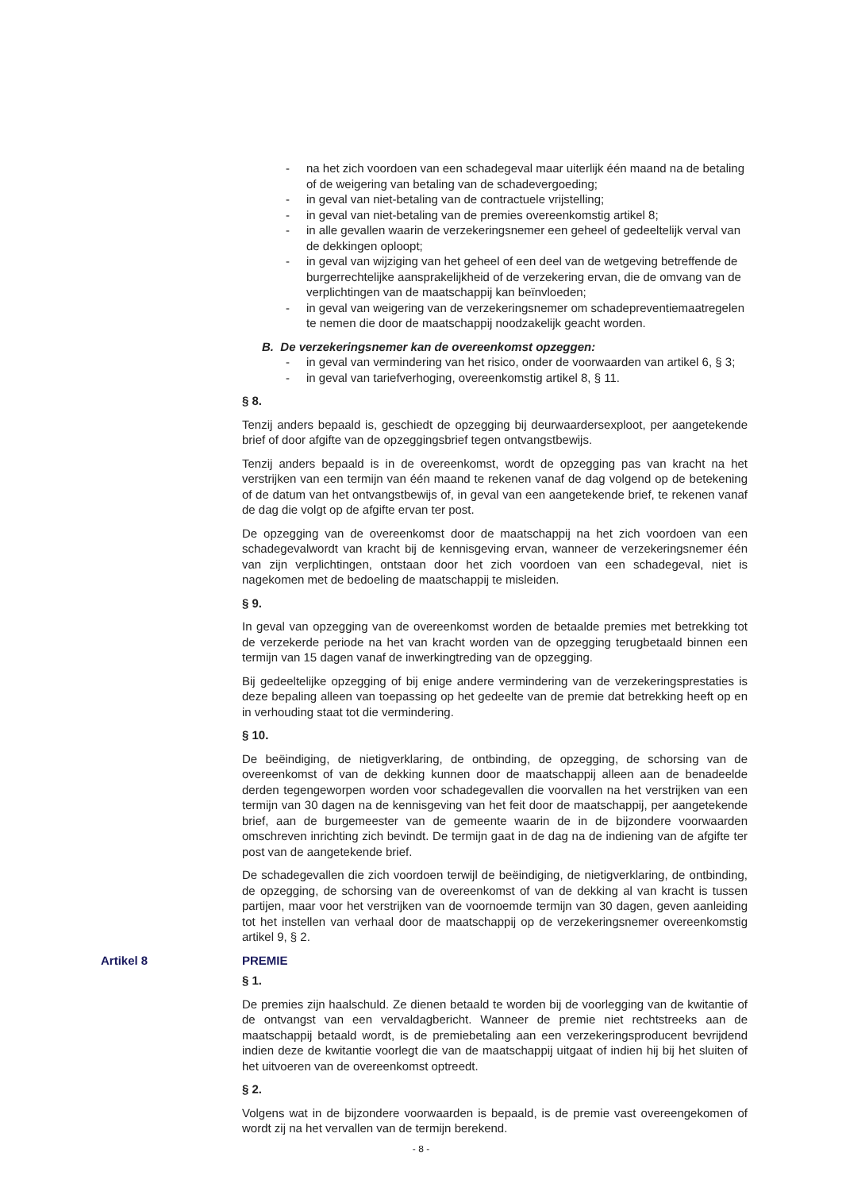- na het zich voordoen van een schadegeval maar uiterlijk één maand na de betaling of de weigering van betaling van de schadevergoeding;
- in geval van niet-betaling van de contractuele vrijstelling;
- in geval van niet-betaling van de premies overeenkomstig artikel 8;
- in alle gevallen waarin de verzekeringsnemer een geheel of gedeeltelijk verval van de dekkingen oploopt;
- in geval van wijziging van het geheel of een deel van de wetgeving betreffende de burgerrechtelijke aansprakelijkheid of de verzekering ervan, die de omvang van de verplichtingen van de maatschappij kan beïnvloeden;
- in geval van weigering van de verzekeringsnemer om schadepreventiemaatregelen te nemen die door de maatschappij noodzakelijk geacht worden.
B. De verzekeringsnemer kan de overeenkomst opzeggen:
- in geval van vermindering van het risico, onder de voorwaarden van artikel 6, § 3;
- in geval van tariefverhoging, overeenkomstig artikel 8, § 11.
§ 8.
Tenzij anders bepaald is, geschiedt de opzegging bij deurwaardersexploot, per aangetekende brief of door afgifte van de opzeggingsbrief tegen ontvangstbewijs.
Tenzij anders bepaald is in de overeenkomst, wordt de opzegging pas van kracht na het verstrijken van een termijn van één maand te rekenen vanaf de dag volgend op de betekening of de datum van het ontvangstbewijs of, in geval van een aangetekende brief, te rekenen vanaf de dag die volgt op de afgifte ervan ter post.
De opzegging van de overeenkomst door de maatschappij na het zich voordoen van een schadegevalwordt van kracht bij de kennisgeving ervan, wanneer de verzekeringsnemer één van zijn verplichtingen, ontstaan door het zich voordoen van een schadegeval, niet is nagekomen met de bedoeling de maatschappij te misleiden.
§ 9.
In geval van opzegging van de overeenkomst worden de betaalde premies met betrekking tot de verzekerde periode na het van kracht worden van de opzegging terugbetaald binnen een termijn van 15 dagen vanaf de inwerkingtreding van de opzegging.
Bij gedeeltelijke opzegging of bij enige andere vermindering van de verzekeringsprestaties is deze bepaling alleen van toepassing op het gedeelte van de premie dat betrekking heeft op en in verhouding staat tot die vermindering.
§ 10.
De beëindiging, de nietigverklaring, de ontbinding, de opzegging, de schorsing van de overeenkomst of van de dekking kunnen door de maatschappij alleen aan de benadeelde derden tegengeworpen worden voor schadegevallen die voorvallen na het verstrijken van een termijn van 30 dagen na de kennisgeving van het feit door de maatschappij, per aangetekende brief, aan de burgemeester van de gemeente waarin de in de bijzondere voorwaarden omschreven inrichting zich bevindt. De termijn gaat in de dag na de indiening van de afgifte ter post van de aangetekende brief.
De schadegevallen die zich voordoen terwijl de beëindiging, de nietigverklaring, de ontbinding, de opzegging, de schorsing van de overeenkomst of van de dekking al van kracht is tussen partijen, maar voor het verstrijken van de voornoemde termijn van 30 dagen, geven aanleiding tot het instellen van verhaal door de maatschappij op de verzekeringsnemer overeenkomstig artikel 9, § 2.
Artikel 8 PREMIE
§ 1.
De premies zijn haalschuld. Ze dienen betaald te worden bij de voorlegging van de kwitantie of de ontvangst van een vervaldagbericht. Wanneer de premie niet rechtstreeks aan de maatschappij betaald wordt, is de premiebetaling aan een verzekeringsproducent bevrijdend indien deze de kwitantie voorlegt die van de maatschappij uitgaat of indien hij bij het sluiten of het uitvoeren van de overeenkomst optreedt.
§ 2.
Volgens wat in de bijzondere voorwaarden is bepaald, is de premie vast overeengekomen of wordt zij na het vervallen van de termijn berekend.
- 8 -